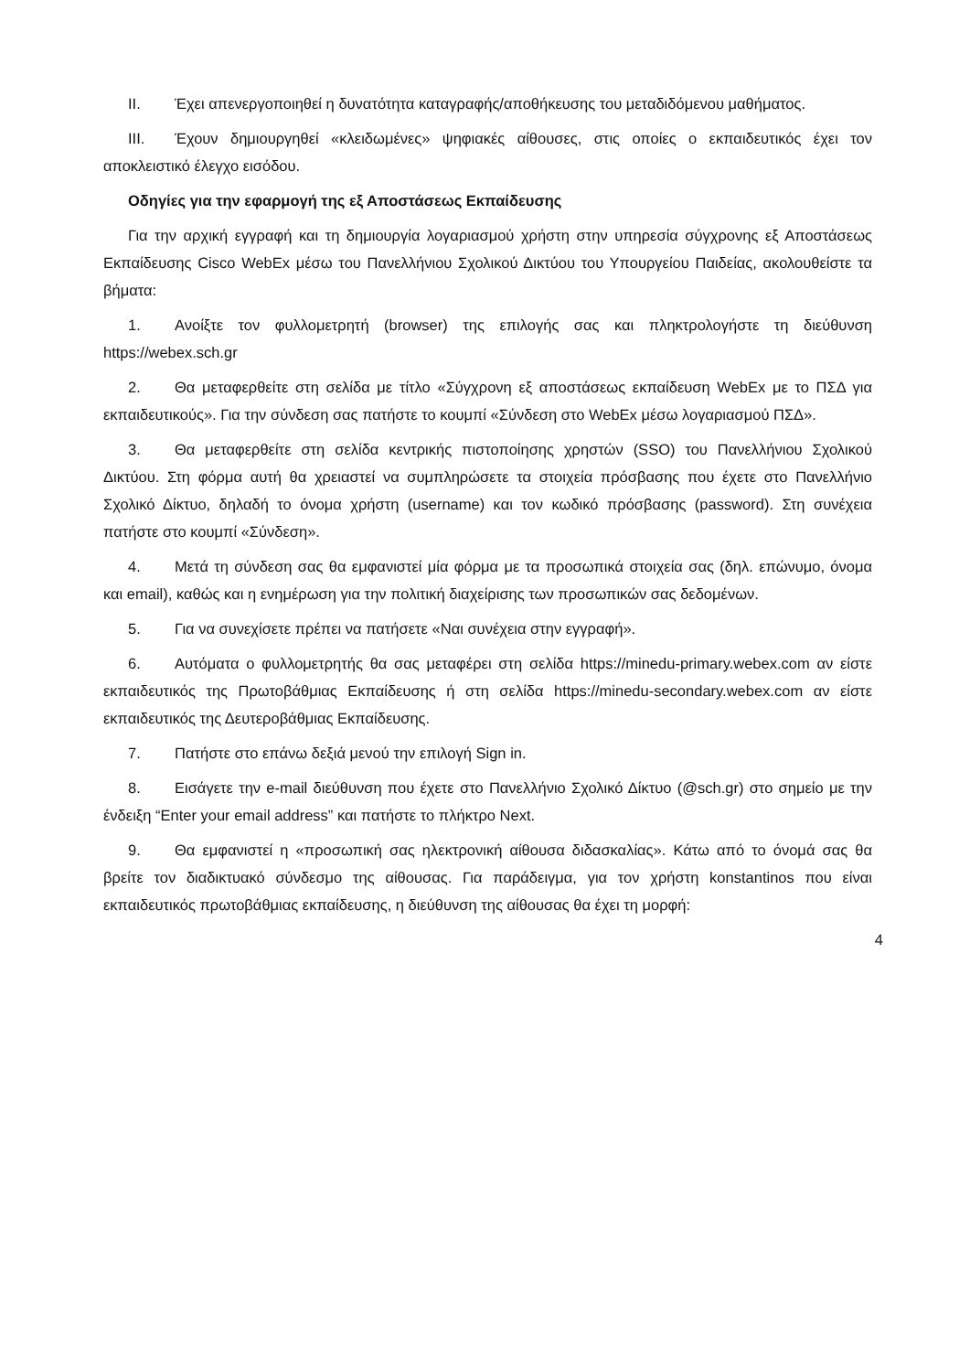II. Έχει απενεργοποιηθεί η δυνατότητα καταγραφής/αποθήκευσης του μεταδιδόμενου μαθήματος.
III. Έχουν δημιουργηθεί «κλειδωμένες» ψηφιακές αίθουσες, στις οποίες ο εκπαιδευτικός έχει τον αποκλειστικό έλεγχο εισόδου.
Οδηγίες για την εφαρμογή της εξ Αποστάσεως Εκπαίδευσης
Για την αρχική εγγραφή και τη δημιουργία λογαριασμού χρήστη στην υπηρεσία σύγχρονης εξ Αποστάσεως Εκπαίδευσης Cisco WebEx μέσω του Πανελλήνιου Σχολικού Δικτύου του Υπουργείου Παιδείας, ακολουθείστε τα βήματα:
1. Ανοίξτε τον φυλλομετρητή (browser) της επιλογής σας και πληκτρολογήστε τη διεύθυνση https://webex.sch.gr
2. Θα μεταφερθείτε στη σελίδα με τίτλο «Σύγχρονη εξ αποστάσεως εκπαίδευση WebEx με το ΠΣΔ για εκπαιδευτικούς». Για την σύνδεση σας πατήστε το κουμπί «Σύνδεση στο WebEx μέσω λογαριασμού ΠΣΔ».
3. Θα μεταφερθείτε στη σελίδα κεντρικής πιστοποίησης χρηστών (SSO) του Πανελλήνιου Σχολικού Δικτύου. Στη φόρμα αυτή θα χρειαστεί να συμπληρώσετε τα στοιχεία πρόσβασης που έχετε στο Πανελλήνιο Σχολικό Δίκτυο, δηλαδή το όνομα χρήστη (username) και τον κωδικό πρόσβασης (password). Στη συνέχεια πατήστε στο κουμπί «Σύνδεση».
4. Μετά τη σύνδεση σας θα εμφανιστεί μία φόρμα με τα προσωπικά στοιχεία σας (δηλ. επώνυμο, όνομα και email), καθώς και η ενημέρωση για την πολιτική διαχείρισης των προσωπικών σας δεδομένων.
5. Για να συνεχίσετε πρέπει να πατήσετε «Ναι συνέχεια στην εγγραφή».
6. Αυτόματα ο φυλλομετρητής θα σας μεταφέρει στη σελίδα https://minedu-primary.webex.com αν είστε εκπαιδευτικός της Πρωτοβάθμιας Εκπαίδευσης ή στη σελίδα https://minedu-secondary.webex.com αν είστε εκπαιδευτικός της Δευτεροβάθμιας Εκπαίδευσης.
7. Πατήστε στο επάνω δεξιά μενού την επιλογή Sign in.
8. Εισάγετε την e-mail διεύθυνση που έχετε στο Πανελλήνιο Σχολικό Δίκτυο (@sch.gr) στο σημείο με την ένδειξη “Enter your email address” και πατήστε το πλήκτρο Next.
9. Θα εμφανιστεί η «προσωπική σας ηλεκτρονική αίθουσα διδασκαλίας». Κάτω από το όνομά σας θα βρείτε τον διαδικτυακό σύνδεσμο της αίθουσας. Για παράδειγμα, για τον χρήστη konstantinos που είναι εκπαιδευτικός πρωτοβάθμιας εκπαίδευσης, η διεύθυνση της αίθουσας θα έχει τη μορφή:
4